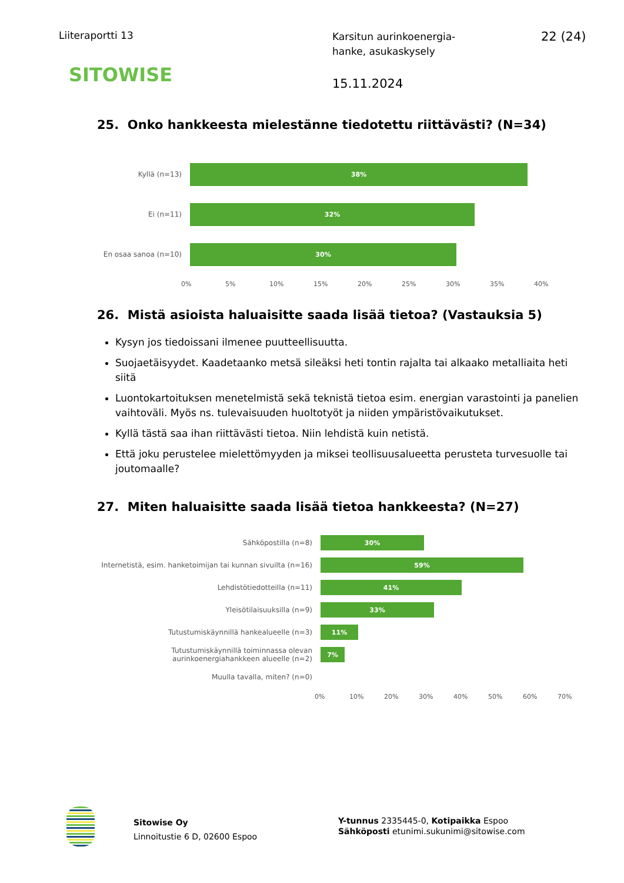Liiteraportti 13
Karsitun aurinkoenergia-
hanke, asukaskysely
22 (24)
SITOWISE 15.11.2024
25. Onko hankkeesta mielestänne tiedotettu riittävästi? (N=34)
Kyllä (n=13)
38%
Ei (n=11)
32%
En osaa sanoa (n=10)
30%
0% 5% 10% 15% 20% 25% 30% 35% 40%
26. Mistä asioista haluaisitte saada lisää tietoa? (Vastauksia 5)
Kysyn jos tiedoissani ilmenee puutteellisuutta.
Suojaetäisyydet. Kaadetaanko metsä sileäksi heti tontin rajalta tai alkaako metalliaita heti siitä
Luontokartoituksen menetelmistä sekä teknistä tietoa esim. energian varastointi ja panelien vaihtoväli. Myös ns. tulevaisuuden huoltotyöt ja niiden ympäristövaikutukset.
Kyllä tästä saa ihan riittävästi tietoa. Niin lehdistä kuin netistä.
Että joku perustelee mielettömyyden ja miksei teollisuusalueetta perusteta turvesuolle tai joutomaalle?
27. Miten haluaisitte saada lisää tietoa hankkeesta? (N=27)
Sähköpostilla (n=8)
30%
Internetistä, esim. hanketoimijan tai kunnan sivuilta (n=16)
59%
Lehdistötiedotteilla (n=11)
41%
Yleisötilaisuuksilla (n=9)
33%
Tutustumiskäynnillä hankealueelle (n=3)
11%
Tutustumiskäynnillä toiminnassa olevan aurinkoenergiahankkeen alueelle (n=2)
7%
Muulla tavalla, miten? (n=0)
0% 10% 20% 30% 40% 50% 60% 70%
Sitowise Oy
Linnoitustie 6 D, 02600 Espoo
Y-tunnus 2335445-0, Kotipaikka Espoo
Sähköposti etunimi.sukunimi@sitowise.com